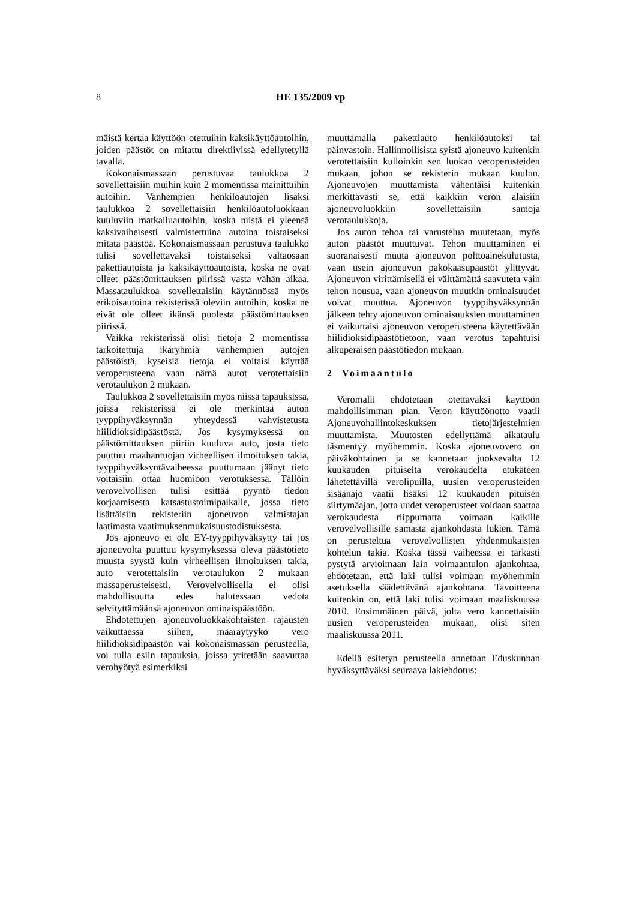8 HE 135/2009 vp
mäistä kertaa käyttöön otettuihin kaksikäyttöautoihin, joiden päästöt on mitattu direktiivissä edellytetyllä tavalla.
Kokonaismassaan perustuvaa taulukkoa 2 sovellettaisiin muihin kuin 2 momentissa mainittuihin autoihin. Vanhempien henkilöautojen lisäksi taulukkoa 2 sovellettaisiin henkilöautoluokkaan kuuluviin matkailuautoihin, koska niistä ei yleensä kaksivaiheisesti valmistettuina autoina toistaiseksi mitata päästöä. Kokonaismassaan perustuva taulukko tulisi sovellettavaksi toistaiseksi valtaosaan pakettiautoista ja kaksikäyttöautoista, koska ne ovat olleet päästömittauksen piirissä vasta vähän aikaa. Massataulukkoa sovellettaisiin käytännössä myös erikoisautoina rekisterissä oleviin autoihin, koska ne eivät ole olleet ikänsä puolesta päästömittauksen piirissä.
Vaikka rekisterissä olisi tietoja 2 momentissa tarkoitettuja ikäryhmiä vanhempien autojen päästöistä, kyseisiä tietoja ei voitaisi käyttää veroperusteena vaan nämä autot verotettaisiin verotaulukon 2 mukaan.
Taulukkoa 2 sovellettaisiin myös niissä tapauksissa, joissa rekisterissä ei ole merkintää auton tyyppihyväksynnän yhteydessä vahvistetusta hiilidioksidipäästöstä. Jos kysymyksessä on päästömittauksen piiriin kuuluva auto, josta tieto puuttuu maahantuojan virheellisen ilmoituksen takia, tyyppihyväksyntävaiheessa puuttumaan jäänyt tieto voitaisiin ottaa huomioon verotuksessa. Tällöin verovelvollisen tulisi esittää pyyntö tiedon korjaamisesta katsastustoimipaikalle, jossa tieto lisättäisiin rekisteriin ajoneuvon valmistajan laatimasta vaatimuksenmukaisuustodistuksesta.
Jos ajoneuvo ei ole EY-tyyppihyväksytty tai jos ajoneuvolta puuttuu kysymyksessä oleva päästötieto muusta syystä kuin virheellisen ilmoituksen takia, auto verotettaisiin verotaulukon 2 mukaan massaperusteisesti. Verovelvollisella ei olisi mahdollisuutta edes halutessaan vedota selvityttämäänsä ajoneuvon ominaispäästöön.
Ehdotettujen ajoneuvoluokkakohtaisten rajausten vaikuttaessa siihen, määräytyykö vero hiilidioksidipäästön vai kokonaismassan perusteella, voi tulla esiin tapauksia, joissa yritetään saavuttaa verohyötyä esimerkiksi
muuttamalla pakettiauto henkilöautoksi tai päinvastoin. Hallinnollisista syistä ajoneuvo kuitenkin verotettaisiin kulloinkin sen luokan veroperusteiden mukaan, johon se rekisterin mukaan kuuluu. Ajoneuvojen muuttamista vähentäisi kuitenkin merkittävästi se, että kaikkiin veron alaisiin ajoneuvoluokkiin sovellettaisiin samoja verotaulukkoja.
Jos auton tehoa tai varustelua muutetaan, myös auton päästöt muuttuvat. Tehon muuttaminen ei suoranaisesti muuta ajoneuvon polttoainekulutusta, vaan usein ajoneuvon pakokaasupäästöt ylittyvät. Ajoneuvon virittämisellä ei välttämättä saavuteta vain tehon nousua, vaan ajoneuvon muutkin ominaisuudet voivat muuttua. Ajoneuvon tyyppihyväksynnän jälkeen tehty ajoneuvon ominaisuuksien muuttaminen ei vaikuttaisi ajoneuvon veroperusteena käytettävään hiilidioksidipäästötietoon, vaan verotus tapahtuisi alkuperäisen päästötiedon mukaan.
2 Voimaantulo
Veromalli ehdotetaan otettavaksi käyttöön mahdollisimman pian. Veron käyttöönotto vaatii Ajoneuvohallintokeskuksen tietojärjestelmien muuttamista. Muutosten edellyttämä aikataulu täsmentyy myöhemmin. Koska ajoneuvovero on päiväkohtainen ja se kannetaan juoksevalta 12 kuukauden pituiselta verokaudelta etukäteen lähetettävillä verolipuilla, uusien veroperusteiden sisäänajo vaatii lisäksi 12 kuukauden pituisen siirtymäajan, jotta uudet veroperusteet voidaan saattaa verokaudesta riippumatta voimaan kaikille verovelvollisille samasta ajankohdasta lukien. Tämä on perusteltua verovelvollisten yhdenmukaisten kohtelun takia. Koska tässä vaiheessa ei tarkasti pystytä arvioimaan lain voimaantulon ajankohtaa, ehdotetaan, että laki tulisi voimaan myöhemmin asetuksella säädettävänä ajankohtana. Tavoitteena kuitenkin on, että laki tulisi voimaan maaliskuussa 2010. Ensimmäinen päivä, jolta vero kannettaisiin uusien veroperusteiden mukaan, olisi siten maaliskuussa 2011.
Edellä esitetyn perusteella annetaan Eduskunnan hyväksyttäväksi seuraava lakiehdotus: